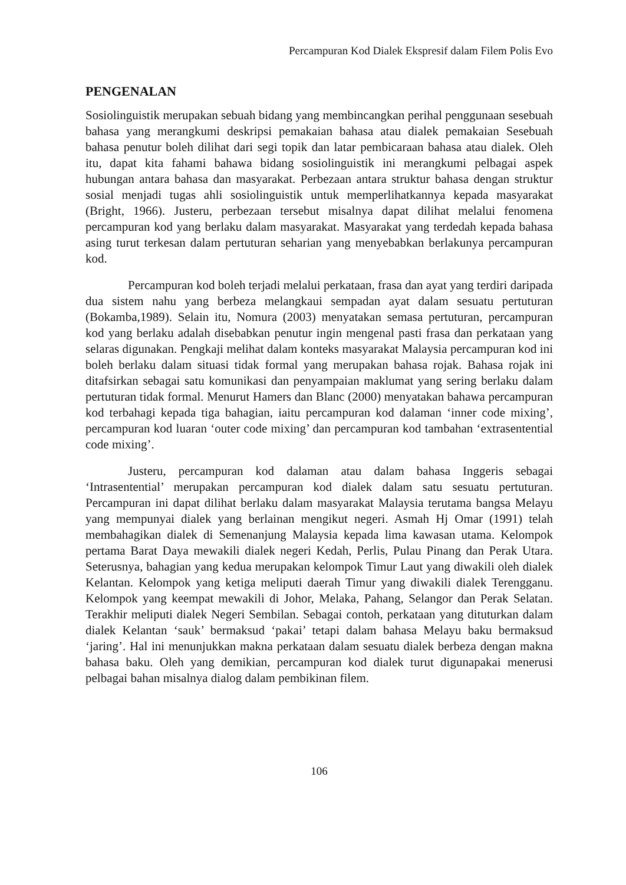Percampuran Kod Dialek Ekspresif dalam Filem Polis Evo
PENGENALAN
Sosiolinguistik merupakan sebuah bidang yang membincangkan perihal penggunaan sesebuah bahasa yang merangkumi deskripsi pemakaian bahasa atau dialek pemakaian Sesebuah bahasa penutur boleh dilihat dari segi topik dan latar pembicaraan bahasa atau dialek. Oleh itu, dapat kita fahami bahawa bidang sosiolinguistik ini merangkumi pelbagai aspek hubungan antara bahasa dan masyarakat. Perbezaan antara struktur bahasa dengan struktur sosial menjadi tugas ahli sosiolinguistik untuk memperlihatkannya kepada masyarakat (Bright, 1966). Justeru, perbezaan tersebut misalnya dapat dilihat melalui fenomena percampuran kod yang berlaku dalam masyarakat. Masyarakat yang terdedah kepada bahasa asing turut terkesan dalam pertuturan seharian yang menyebabkan berlakunya percampuran kod.
Percampuran kod boleh terjadi melalui perkataan, frasa dan ayat yang terdiri daripada dua sistem nahu yang berbeza melangkaui sempadan ayat dalam sesuatu pertuturan (Bokamba,1989). Selain itu, Nomura (2003) menyatakan semasa pertuturan, percampuran kod yang berlaku adalah disebabkan penutur ingin mengenal pasti frasa dan perkataan yang selaras digunakan. Pengkaji melihat dalam konteks masyarakat Malaysia percampuran kod ini boleh berlaku dalam situasi tidak formal yang merupakan bahasa rojak. Bahasa rojak ini ditafsirkan sebagai satu komunikasi dan penyampaian maklumat yang sering berlaku dalam pertuturan tidak formal. Menurut Hamers dan Blanc (2000) menyatakan bahawa percampuran kod terbahagi kepada tiga bahagian, iaitu percampuran kod dalaman ‘inner code mixing’, percampuran kod luaran ‘outer code mixing’ dan percampuran kod tambahan ‘extrasentential code mixing’.
Justeru, percampuran kod dalaman atau dalam bahasa Inggeris sebagai ‘Intrasentential’ merupakan percampuran kod dialek dalam satu sesuatu pertuturan. Percampuran ini dapat dilihat berlaku dalam masyarakat Malaysia terutama bangsa Melayu yang mempunyai dialek yang berlainan mengikut negeri. Asmah Hj Omar (1991) telah membahagikan dialek di Semenanjung Malaysia kepada lima kawasan utama. Kelompok pertama Barat Daya mewakili dialek negeri Kedah, Perlis, Pulau Pinang dan Perak Utara. Seterusnya, bahagian yang kedua merupakan kelompok Timur Laut yang diwakili oleh dialek Kelantan. Kelompok yang ketiga meliputi daerah Timur yang diwakili dialek Terengganu. Kelompok yang keempat mewakili di Johor, Melaka, Pahang, Selangor dan Perak Selatan. Terakhir meliputi dialek Negeri Sembilan. Sebagai contoh, perkataan yang dituturkan dalam dialek Kelantan ‘sauk’ bermaksud ‘pakai’ tetapi dalam bahasa Melayu baku bermaksud ‘jaring’. Hal ini menunjukkan makna perkataan dalam sesuatu dialek berbeza dengan makna bahasa baku. Oleh yang demikian, percampuran kod dialek turut digunapakai menerusi pelbagai bahan misalnya dialog dalam pembikinan filem.
106